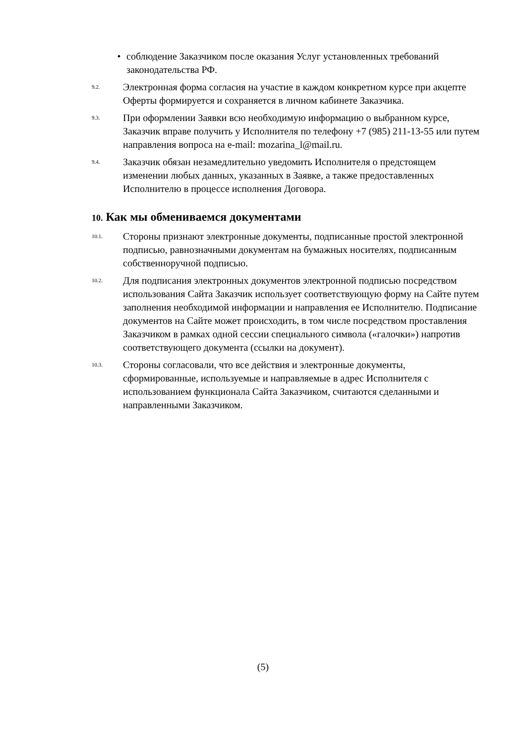• соблюдение Заказчиком после оказания Услуг установленных требований законодательства РФ.
9.2. Электронная форма согласия на участие в каждом конкретном курсе при акцепте Оферты формируется и сохраняется в личном кабинете Заказчика.
9.3. При оформлении Заявки всю необходимую информацию о выбранном курсе, Заказчик вправе получить у Исполнителя по телефону +7 (985) 211-13-55 или путем направления вопроса на e-mail: mozarina_l@mail.ru.
9.4. Заказчик обязан незамедлительно уведомить Исполнителя о предстоящем изменении любых данных, указанных в Заявке, а также предоставленных Исполнителю в процессе исполнения Договора.
10. Как мы обмениваемся документами
10.1. Стороны признают электронные документы, подписанные простой электронной подписью, равнозначными документам на бумажных носителях, подписанным собственноручной подписью.
10.2. Для подписания электронных документов электронной подписью посредством использования Сайта Заказчик использует соответствующую форму на Сайте путем заполнения необходимой информации и направления ее Исполнителю. Подписание документов на Сайте может происходить, в том числе посредством проставления Заказчиком в рамках одной сессии специального символа («галочки») напротив соответствующего документа (ссылки на документ).
10.3. Стороны согласовали, что все действия и электронные документы, сформированные, используемые и направляемые в адрес Исполнителя с использованием функционала Сайта Заказчиком, считаются сделанными и направленными Заказчиком.
(5)